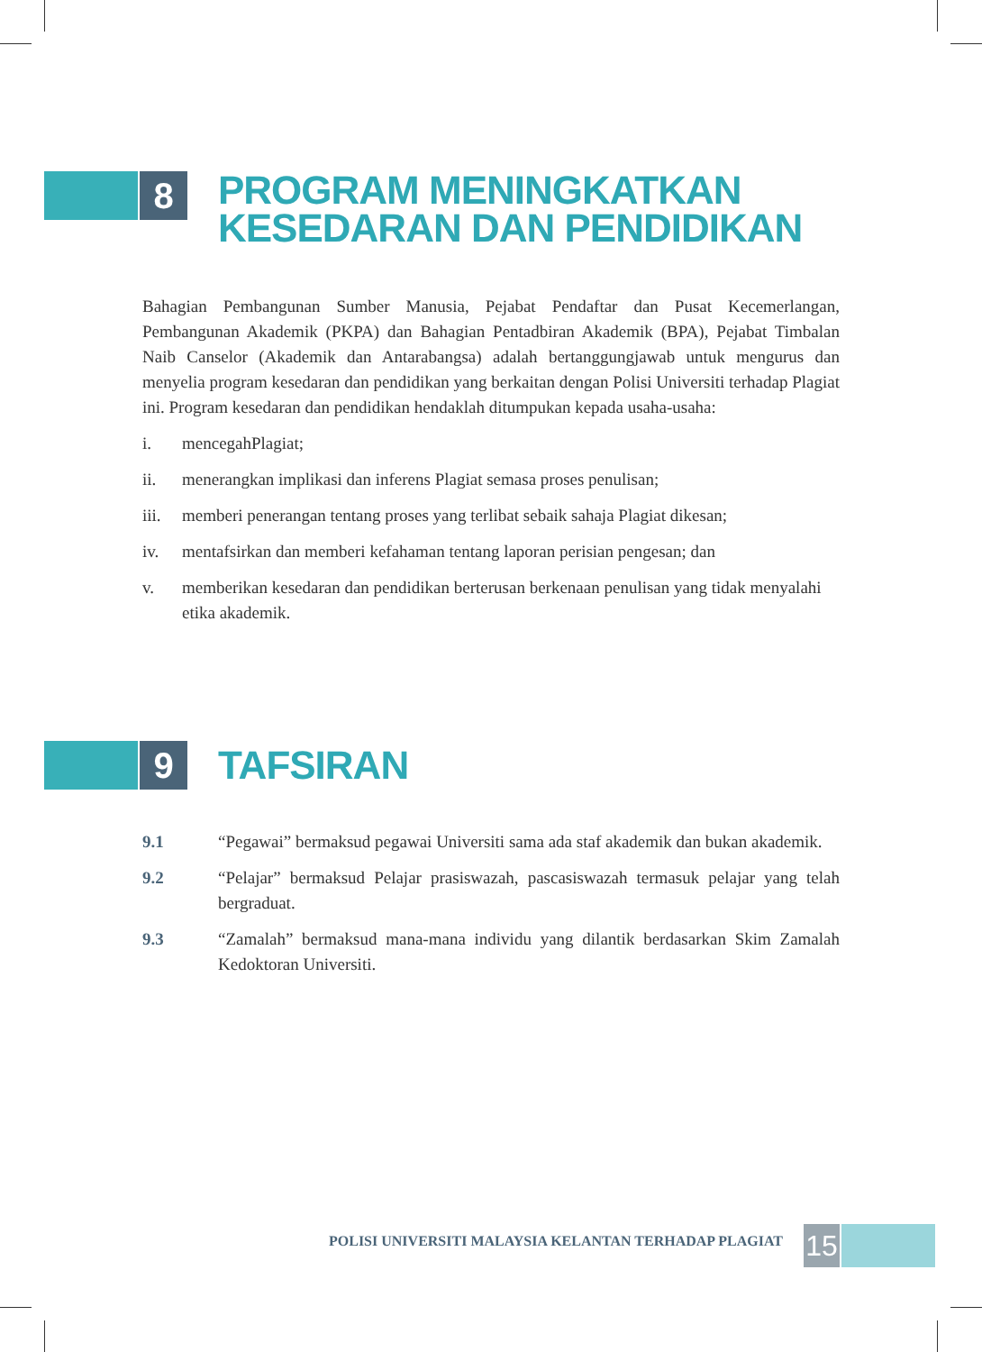8
PROGRAM MENINGKATKAN
KESEDARAN DAN PENDIDIKAN
Bahagian Pembangunan Sumber Manusia, Pejabat Pendaftar dan Pusat Kecemerlangan, Pembangunan Akademik (PKPA) dan Bahagian Pentadbiran Akademik (BPA), Pejabat Timbalan Naib Canselor (Akademik dan Antarabangsa) adalah bertanggungjawab untuk mengurus dan menyelia program kesedaran dan pendidikan yang berkaitan dengan Polisi Universiti terhadap Plagiat ini. Program kesedaran dan pendidikan hendaklah ditumpukan kepada usaha-usaha:
i. mencegahPlagiat;
ii. menerangkan implikasi dan inferens Plagiat semasa proses penulisan;
iii. memberi penerangan tentang proses yang terlibat sebaik sahaja Plagiat dikesan;
iv. mentafsirkan dan memberi kefahaman tentang laporan perisian pengesan; dan
v. memberikan kesedaran dan pendidikan berterusan berkenaan penulisan yang tidak menyalahi etika akademik.
9
TAFSIRAN
9.1 “Pegawai” bermaksud pegawai Universiti sama ada staf akademik dan bukan akademik.
9.2 “Pelajar” bermaksud Pelajar prasiswazah, pascasiswazah termasuk pelajar yang telah bergraduat.
9.3 “Zamalah” bermaksud mana-mana individu yang dilantik berdasarkan Skim Zamalah Kedoktoran Universiti.
POLISI UNIVERSITI MALAYSIA KELANTAN TERHADAP PLAGIAT
15